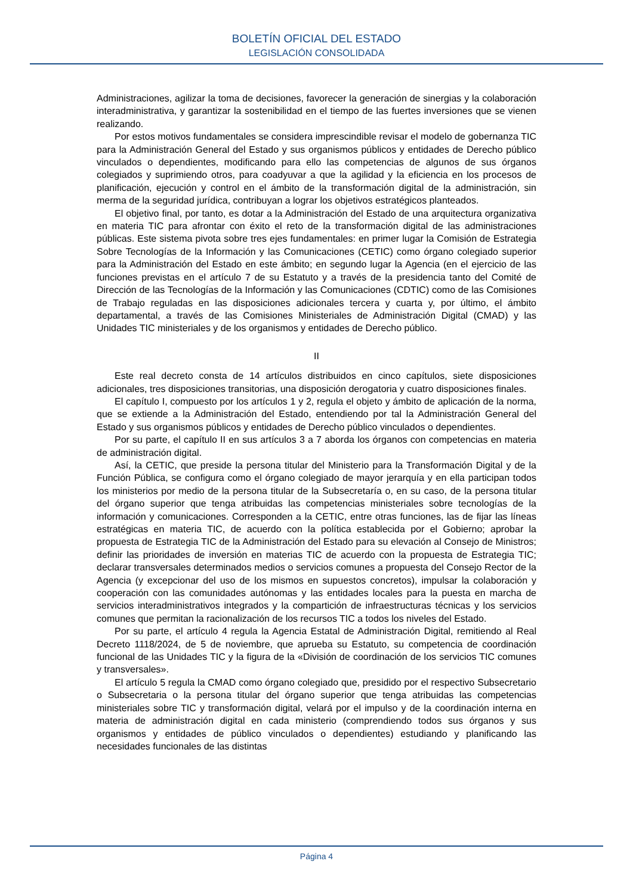BOLETÍN OFICIAL DEL ESTADO
LEGISLACIÓN CONSOLIDADA
Administraciones, agilizar la toma de decisiones, favorecer la generación de sinergias y la colaboración interadministrativa, y garantizar la sostenibilidad en el tiempo de las fuertes inversiones que se vienen realizando.
Por estos motivos fundamentales se considera imprescindible revisar el modelo de gobernanza TIC para la Administración General del Estado y sus organismos públicos y entidades de Derecho público vinculados o dependientes, modificando para ello las competencias de algunos de sus órganos colegiados y suprimiendo otros, para coadyuvar a que la agilidad y la eficiencia en los procesos de planificación, ejecución y control en el ámbito de la transformación digital de la administración, sin merma de la seguridad jurídica, contribuyan a lograr los objetivos estratégicos planteados.
El objetivo final, por tanto, es dotar a la Administración del Estado de una arquitectura organizativa en materia TIC para afrontar con éxito el reto de la transformación digital de las administraciones públicas. Este sistema pivota sobre tres ejes fundamentales: en primer lugar la Comisión de Estrategia Sobre Tecnologías de la Información y las Comunicaciones (CETIC) como órgano colegiado superior para la Administración del Estado en este ámbito; en segundo lugar la Agencia (en el ejercicio de las funciones previstas en el artículo 7 de su Estatuto y a través de la presidencia tanto del Comité de Dirección de las Tecnologías de la Información y las Comunicaciones (CDTIC) como de las Comisiones de Trabajo reguladas en las disposiciones adicionales tercera y cuarta y, por último, el ámbito departamental, a través de las Comisiones Ministeriales de Administración Digital (CMAD) y las Unidades TIC ministeriales y de los organismos y entidades de Derecho público.
II
Este real decreto consta de 14 artículos distribuidos en cinco capítulos, siete disposiciones adicionales, tres disposiciones transitorias, una disposición derogatoria y cuatro disposiciones finales.
El capítulo I, compuesto por los artículos 1 y 2, regula el objeto y ámbito de aplicación de la norma, que se extiende a la Administración del Estado, entendiendo por tal la Administración General del Estado y sus organismos públicos y entidades de Derecho público vinculados o dependientes.
Por su parte, el capítulo II en sus artículos 3 a 7 aborda los órganos con competencias en materia de administración digital.
Así, la CETIC, que preside la persona titular del Ministerio para la Transformación Digital y de la Función Pública, se configura como el órgano colegiado de mayor jerarquía y en ella participan todos los ministerios por medio de la persona titular de la Subsecretaría o, en su caso, de la persona titular del órgano superior que tenga atribuidas las competencias ministeriales sobre tecnologías de la información y comunicaciones. Corresponden a la CETIC, entre otras funciones, las de fijar las líneas estratégicas en materia TIC, de acuerdo con la política establecida por el Gobierno; aprobar la propuesta de Estrategia TIC de la Administración del Estado para su elevación al Consejo de Ministros; definir las prioridades de inversión en materias TIC de acuerdo con la propuesta de Estrategia TIC; declarar transversales determinados medios o servicios comunes a propuesta del Consejo Rector de la Agencia (y excepcionar del uso de los mismos en supuestos concretos), impulsar la colaboración y cooperación con las comunidades autónomas y las entidades locales para la puesta en marcha de servicios interadministrativos integrados y la compartición de infraestructuras técnicas y los servicios comunes que permitan la racionalización de los recursos TIC a todos los niveles del Estado.
Por su parte, el artículo 4 regula la Agencia Estatal de Administración Digital, remitiendo al Real Decreto 1118/2024, de 5 de noviembre, que aprueba su Estatuto, su competencia de coordinación funcional de las Unidades TIC y la figura de la «División de coordinación de los servicios TIC comunes y transversales».
El artículo 5 regula la CMAD como órgano colegiado que, presidido por el respectivo Subsecretario o Subsecretaria o la persona titular del órgano superior que tenga atribuidas las competencias ministeriales sobre TIC y transformación digital, velará por el impulso y de la coordinación interna en materia de administración digital en cada ministerio (comprendiendo todos sus órganos y sus organismos y entidades de público vinculados o dependientes) estudiando y planificando las necesidades funcionales de las distintas
Página 4